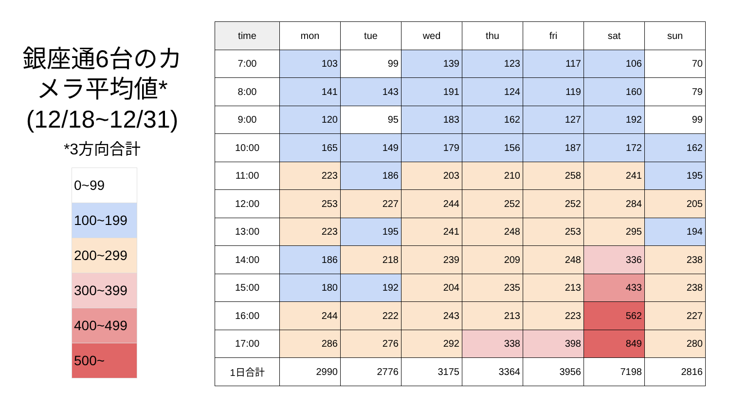銀座通6台のカメラ平均値*
(12/18~12/31)
*3方向合計
| 0~99 |
| 100~199 |
| 200~299 |
| 300~399 |
| 400~499 |
| 500~ |
| time | mon | tue | wed | thu | fri | sat | sun |
| --- | --- | --- | --- | --- | --- | --- | --- |
| 7:00 | 103 | 99 | 139 | 123 | 117 | 106 | 70 |
| 8:00 | 141 | 143 | 191 | 124 | 119 | 160 | 79 |
| 9:00 | 120 | 95 | 183 | 162 | 127 | 192 | 99 |
| 10:00 | 165 | 149 | 179 | 156 | 187 | 172 | 162 |
| 11:00 | 223 | 186 | 203 | 210 | 258 | 241 | 195 |
| 12:00 | 253 | 227 | 244 | 252 | 252 | 284 | 205 |
| 13:00 | 223 | 195 | 241 | 248 | 253 | 295 | 194 |
| 14:00 | 186 | 218 | 239 | 209 | 248 | 336 | 238 |
| 15:00 | 180 | 192 | 204 | 235 | 213 | 433 | 238 |
| 16:00 | 244 | 222 | 243 | 213 | 223 | 562 | 227 |
| 17:00 | 286 | 276 | 292 | 338 | 398 | 849 | 280 |
| 1日合計 | 2990 | 2776 | 3175 | 3364 | 3956 | 7198 | 2816 |